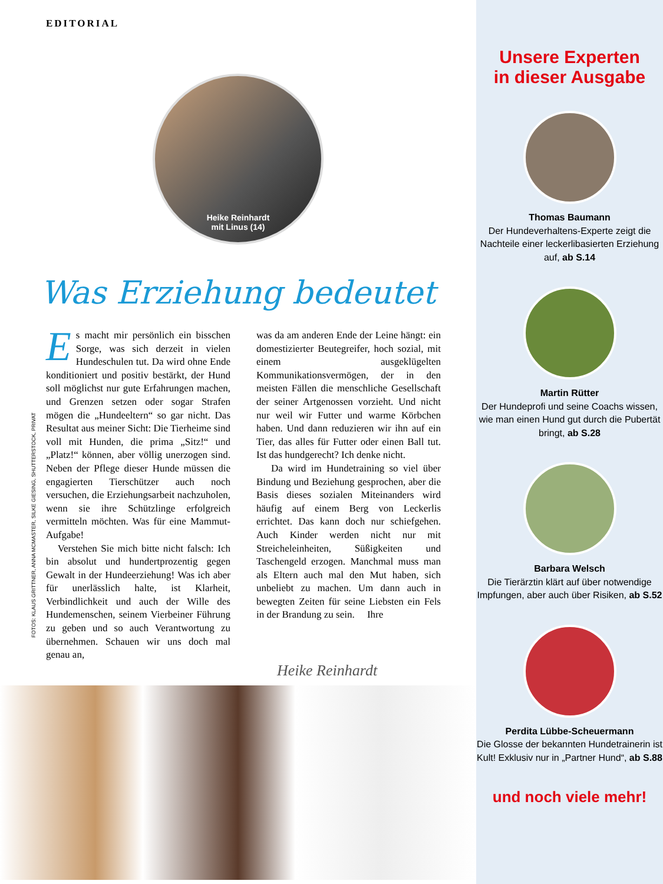EDITORIAL
Heike Reinhardt
mit Linus (14)
Was Erziehung bedeutet
FOTOS: KLAUS GRITTNER, ANNA MCMASTER, SILKE GIESING, SHUTTERSTOCK, PRIVAT
Es macht mir persönlich ein bisschen Sorge, was sich derzeit in vielen Hundeschulen tut. Da wird ohne Ende konditioniert und positiv bestärkt, der Hund soll möglichst nur gute Erfahrungen machen, und Grenzen setzen oder sogar Strafen mögen die „Hundeeltern“ so gar nicht. Das Resultat aus meiner Sicht: Die Tierheime sind voll mit Hunden, die prima „Sitz!“ und „Platz!“ können, aber völlig unerzogen sind. Neben der Pflege dieser Hunde müssen die engagierten Tierschützer auch noch versuchen, die Erziehungsarbeit nachzuholen, wenn sie ihre Schützlinge erfolgreich vermitteln möchten. Was für eine Mammut-Aufgabe!
Verstehen Sie mich bitte nicht falsch: Ich bin absolut und hundertprozentig gegen Gewalt in der Hundeerziehung! Was ich aber für unerlässlich halte, ist Klarheit, Verbindlichkeit und auch der Wille des Hundemenschen, seinem Vierbeiner Führung zu geben und so auch Verantwortung zu übernehmen. Schauen wir uns doch mal genau an,
was da am anderen Ende der Leine hängt: ein domestizierter Beutegreifer, hoch sozial, mit einem ausgeklügelten Kommunikationsvermögen, der in den meisten Fällen die menschliche Gesellschaft der seiner Artgenossen vorzieht. Und nicht nur weil wir Futter und warme Körbchen haben. Und dann reduzieren wir ihn auf ein Tier, das alles für Futter oder einen Ball tut. Ist das hundgerecht? Ich denke nicht.
Da wird im Hundetraining so viel über Bindung und Beziehung gesprochen, aber die Basis dieses sozialen Miteinanders wird häufig auf einem Berg von Leckerlis errichtet. Das kann doch nur schiefgehen. Auch Kinder werden nicht nur mit Streicheleinheiten, Süßigkeiten und Taschengeld erzogen. Manchmal muss man als Eltern auch mal den Mut haben, sich unbeliebt zu machen. Um dann auch in bewegten Zeiten für seine Liebsten ein Fels in der Brandung zu sein. Ihre
Heike Reinhardt
Unsere Experten
in dieser Ausgabe
Thomas Baumann
Der Hundeverhaltens-Experte zeigt die Nachteile einer leckerlibasierten Erziehung auf, ab S.14
Martin Rütter
Der Hundeprofi und seine Coachs wissen, wie man einen Hund gut durch die Pubertät bringt, ab S.28
Barbara Welsch
Die Tierärztin klärt auf über notwendige Impfungen, aber auch über Risiken, ab S.52
Perdita Lübbe-Scheuermann
Die Glosse der bekannten Hundetrainerin ist Kult! Exklusiv nur in „Partner Hund“, ab S.88
und noch viele mehr!